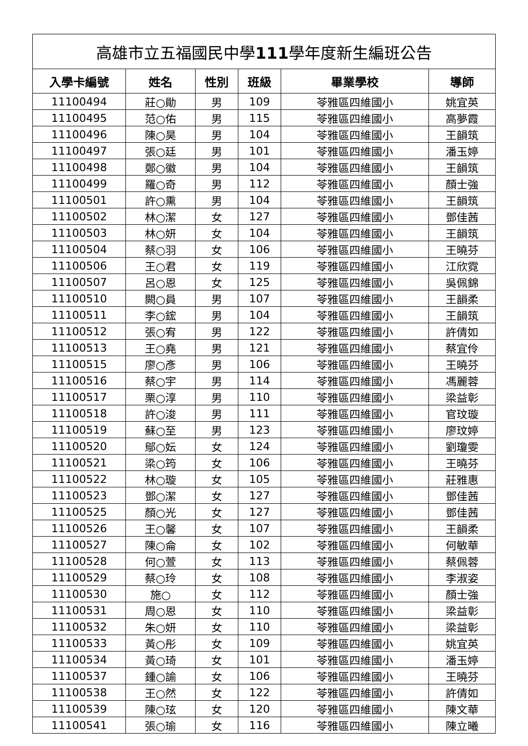| 高雄市立五福國民中學 111 學年度新生編班公告 | | | | | |
| 入學卡編號 | 姓名 | 性別 | 班級 | 畢業學校 | 導師 |
| 11100494 | 莊○勛 | 男 | 109 | 苓雅區四維國小 | 姚宜英 |
| 11100495 | 范○佑 | 男 | 115 | 苓雅區四維國小 | 高夢霞 |
| 11100496 | 陳○昊 | 男 | 104 | 苓雅區四維國小 | 王韻筑 |
| 11100497 | 張○廷 | 男 | 101 | 苓雅區四維國小 | 潘玉婷 |
| 11100498 | 鄭○徽 | 男 | 104 | 苓雅區四維國小 | 王韻筑 |
| 11100499 | 羅○奇 | 男 | 112 | 苓雅區四維國小 | 顏士強 |
| 11100501 | 許○熏 | 男 | 104 | 苓雅區四維國小 | 王韻筑 |
| 11100502 | 林○潔 | 女 | 127 | 苓雅區四維國小 | 鄧佳茜 |
| 11100503 | 林○妍 | 女 | 104 | 苓雅區四維國小 | 王韻筑 |
| 11100504 | 蔡○羽 | 女 | 106 | 苓雅區四維國小 | 王曉芬 |
| 11100506 | 王○君 | 女 | 119 | 苓雅區四維國小 | 江欣霓 |
| 11100507 | 呂○恩 | 女 | 125 | 苓雅區四維國小 | 吳佩錦 |
| 11100510 | 闕○員 | 男 | 107 | 苓雅區四維國小 | 王韻柔 |
| 11100511 | 李○鋐 | 男 | 104 | 苓雅區四維國小 | 王韻筑 |
| 11100512 | 張○宥 | 男 | 122 | 苓雅區四維國小 | 許倩如 |
| 11100513 | 王○堯 | 男 | 121 | 苓雅區四維國小 | 蔡宜伶 |
| 11100515 | 廖○彥 | 男 | 106 | 苓雅區四維國小 | 王曉芬 |
| 11100516 | 蔡○宇 | 男 | 114 | 苓雅區四維國小 | 馮麗蓉 |
| 11100517 | 栗○淳 | 男 | 110 | 苓雅區四維國小 | 梁益彰 |
| 11100518 | 許○浚 | 男 | 111 | 苓雅區四維國小 | 官玟璇 |
| 11100519 | 蘇○至 | 男 | 123 | 苓雅區四維國小 | 廖玟婷 |
| 11100520 | 鄔○妘 | 女 | 124 | 苓雅區四維國小 | 劉瓊雯 |
| 11100521 | 梁○筠 | 女 | 106 | 苓雅區四維國小 | 王曉芬 |
| 11100522 | 林○璇 | 女 | 105 | 苓雅區四維國小 | 莊雅惠 |
| 11100523 | 鄧○潔 | 女 | 127 | 苓雅區四維國小 | 鄧佳茜 |
| 11100525 | 顏○光 | 女 | 127 | 苓雅區四維國小 | 鄧佳茜 |
| 11100526 | 王○馨 | 女 | 107 | 苓雅區四維國小 | 王韻柔 |
| 11100527 | 陳○侖 | 女 | 102 | 苓雅區四維國小 | 何敏華 |
| 11100528 | 何○萱 | 女 | 113 | 苓雅區四維國小 | 蔡佩蓉 |
| 11100529 | 蔡○玲 | 女 | 108 | 苓雅區四維國小 | 李淑姿 |
| 11100530 | 施○ | 女 | 112 | 苓雅區四維國小 | 顏士強 |
| 11100531 | 周○恩 | 女 | 110 | 苓雅區四維國小 | 梁益彰 |
| 11100532 | 朱○妍 | 女 | 110 | 苓雅區四維國小 | 梁益彰 |
| 11100533 | 黃○彤 | 女 | 109 | 苓雅區四維國小 | 姚宜英 |
| 11100534 | 黃○琦 | 女 | 101 | 苓雅區四維國小 | 潘玉婷 |
| 11100537 | 鍾○諭 | 女 | 106 | 苓雅區四維國小 | 王曉芬 |
| 11100538 | 王○然 | 女 | 122 | 苓雅區四維國小 | 許倩如 |
| 11100539 | 陳○玹 | 女 | 120 | 苓雅區四維國小 | 陳文華 |
| 11100541 | 張○瑜 | 女 | 116 | 苓雅區四維國小 | 陳立曦 |